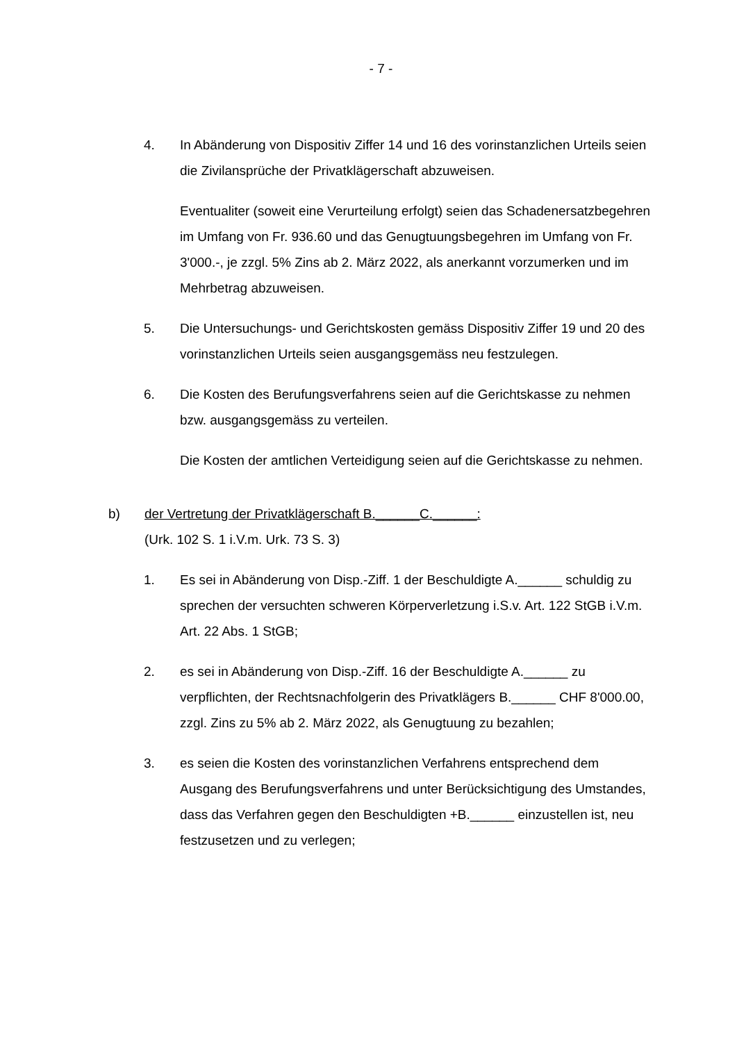- 7 -
4. In Abänderung von Dispositiv Ziffer 14 und 16 des vorinstanzlichen Ur­teils seien die Zivilansprüche der Privatklägerschaft abzuweisen.
Eventualiter (soweit eine Verurteilung erfolgt) seien das Schadener­satzbegehren im Umfang von Fr. 936.60 und das Genugtuungsbegeh­ren im Umfang von Fr. 3'000.-, je zzgl. 5% Zins ab 2. März 2022, als anerkannt vorzumerken und im Mehrbetrag abzuweisen.
5. Die Untersuchungs- und Gerichtskosten gemäss Dispositiv Ziffer 19 und 20 des vorinstanzlichen Urteils seien ausgangsgemäss neu festzu­legen.
6. Die Kosten des Berufungsverfahrens seien auf die Gerichtskasse zu nehmen bzw. ausgangsgemäss zu verteilen.
Die Kosten der amtlichen Verteidigung seien auf die Gerichtskasse zu nehmen.
b) der Vertretung der Privatklägerschaft B.______C.______:
(Urk. 102 S. 1 i.V.m. Urk. 73 S. 3)
1. Es sei in Abänderung von Disp.-Ziff. 1 der Beschuldigte A.______ schul­dig zu sprechen der versuchten schweren Körperverletzung i.S.v. Art. 122 StGB i.V.m. Art. 22 Abs. 1 StGB;
2. es sei in Abänderung von Disp.-Ziff. 16 der Beschuldigte A.______ zu verpflichten, der Rechtsnachfolgerin des Privatklägers B.______ CHF 8'000.00, zzgl. Zins zu 5% ab 2. März 2022, als Genugtuung zu bezahlen;
3. es seien die Kosten des vorinstanzlichen Verfahrens entsprechend dem Ausgang des Berufungsverfahrens und unter Berücksichtigung des Umstandes, dass das Verfahren gegen den Beschuldigten +B.______ einzustellen ist, neu festzusetzen und zu verlegen;